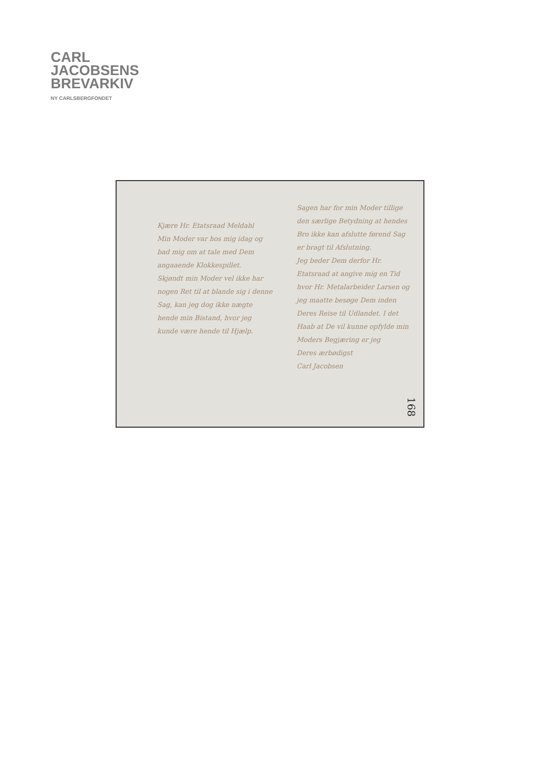CARL
JACOBSENS
BREVARKIV
NY CARLSBERGFONDET
Kjære Hr. Etatsraad Meldahl
Min Moder var hos mig idag og bad mig om at tale med Dem angaaende Klokkespillet.
Skjøndt min Moder vel ikke har nogen Ret til at blande sig i denne Sag, kan jeg dog ikke nægte hende min Bistand, hvor jeg kunde være hende til Hjælp.
Sagen har for min Moder tillige den særlige Betydning at hendes Bro ikke kan afslutte førend Sag er bragt til Afslutning.
Jeg beder Dem derfor Hr. Etatsraad at angive mig en Tid hvor Hr. Metalarbeider Larsen og jeg maatte besøge Dem inden Deres Reise til Udlandet. I det Haab at De vil kunne opfylde min Moders Begjæring er jeg
Deres ærbødigst
Carl Jacobsen
168